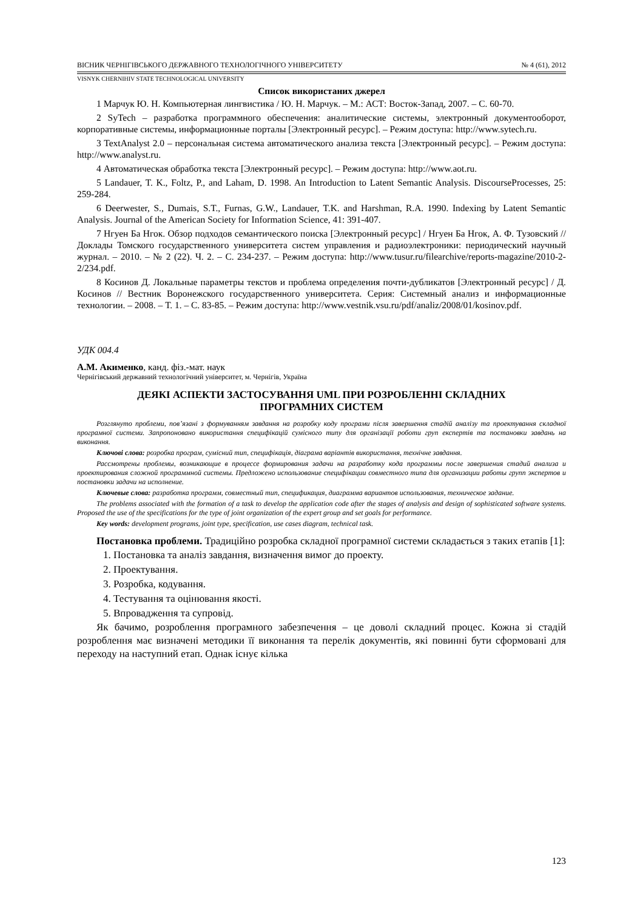ВІСНИК ЧЕРНІГІВСЬКОГО ДЕРЖАВНОГО ТЕХНОЛОГІЧНОГО УНІВЕРСИТЕТУ № 4 (61), 2012
VISNYK CHERNIHIV STATE TECHNOLOGICAL UNIVERSITY
Список використаних джерел
1 Марчук Ю. Н. Компьютерная лингвистика / Ю. Н. Марчук. – М.: АСТ: Восток-Запад, 2007. – С. 60-70.
2 SyTech – разработка программного обеспечения: аналитические системы, электронный документооборот, корпоративные системы, информационные порталы [Электронный ресурс]. – Режим доступа: http://www.sytech.ru.
3 TextAnalyst 2.0 – персональная система автоматического анализа текста [Электронный ресурс]. – Режим доступа: http://www.analyst.ru.
4 Автоматическая обработка текста [Электронный ресурс]. – Режим доступа: http://www.aot.ru.
5 Landauer, T. K., Foltz, P., and Laham, D. 1998. An Introduction to Latent Semantic Analysis. DiscourseProcesses, 25: 259-284.
6 Deerwester, S., Dumais, S.T., Furnas, G.W., Landauer, T.K. and Harshman, R.A. 1990. Indexing by Latent Semantic Analysis. Journal of the American Society for Information Science, 41: 391-407.
7 Нгуен Ба Нгок. Обзор подходов семантического поиска [Электронный ресурс] / Нгуен Ба Нгок, А. Ф. Тузовский // Доклады Томского государственного университета систем управления и радиоэлектроники: периодический научный журнал. – 2010. – № 2 (22). Ч. 2. – С. 234-237. – Режим доступа: http://www.tusur.ru/filearchive/reports-magazine/2010-2-2/234.pdf.
8 Косинов Д. Локальные параметры текстов и проблема определения почти-дубликатов [Электронный ресурс] / Д. Косинов // Вестник Воронежского государственного университета. Серия: Системный анализ и информационные технологии. – 2008. – Т. 1. – С. 83-85. – Режим доступа: http://www.vestnik.vsu.ru/pdf/analiz/2008/01/kosinov.pdf.
УДК 004.4
А.М. Акименко, канд. фіз.-мат. наук
Чернігівський державний технологічний університет, м. Чернігів, Україна
ДЕЯКІ АСПЕКТИ ЗАСТОСУВАННЯ UML ПРИ РОЗРОБЛЕННІ СКЛАДНИХ
ПРОГРАМНИХ СИСТЕМ
Розглянуто проблеми, пов’язані з формуванням завдання на розробку коду програми після завершення стадій аналізу та проектування складної програмної системи. Запропоновано використання специфікацій сумісного типу для організації роботи груп експертів та постановки завдань на виконання.
Ключові слова: розробка програм, сумісний тип, специфікація, діаграма варіантів використання, технічне завдання.
Рассмотрены проблемы, возникающие в процессе формирования задачи на разработку кода программы после завершения стадий анализа и проектирования сложной программной системы. Предложено использование специфікации совместного типа для организации работы групп экспертов и постановки задачи на исполнение.
Ключевые слова: разработка программ, совместный тип, спецификация, диаграмма вариантов использования, техническое задание.
The problems associated with the formation of a task to develop the application code after the stages of analysis and design of sophisticated software systems. Proposed the use of the specifications for the type of joint organization of the expert group and set goals for performance.
Key words: development programs, joint type, specification, use cases diagram, technical task.
Постановка проблеми. Традиційно розробка складної програмної системи складається з таких етапів [1]:
1. Постановка та аналіз завдання, визначення вимог до проекту.
2. Проектування.
3. Розробка, кодування.
4. Тестування та оцінювання якості.
5. Впровадження та супровід.
Як бачимо, розроблення програмного забезпечення – це доволі складний процес. Кожна зі стадій розроблення має визначені методики її виконання та перелік документів, які повинні бути сформовані для переходу на наступний етап. Однак існує кілька
123